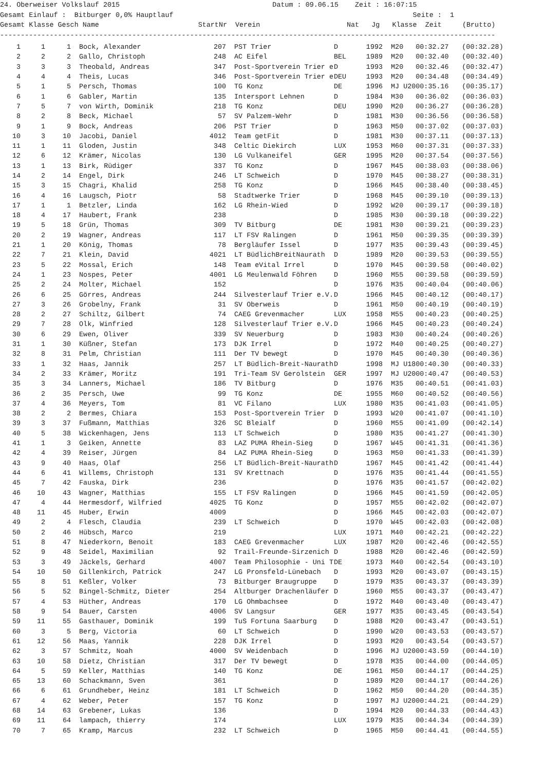24. Oberweiser Volkslauf 2015 Datum : 09.06.15 Zeit : 16:07:15 Gesamt Einlauf : Bitburger 0,0% Hauptlauf Seite : 1 Gesamt Klasse Gesch Name StartNr Verein Nat Jg Klasse Zeit (Brutto) ------------------------------------------------------------------------------------------------------------------------
| 1 | 1 | 1 | Bock, Alexander | 207 | PST Trier | D | 1992 | M20 | 00:32.27 | (00:32.28) |
| 2 | 2 | 2 | Gallo, Christoph | 248 | AC Eifel | BEL | 1989 | M20 | 00:32.40 | (00:32.40) |
| 3 | 3 | 3 | Theobald, Andreas | 347 | Post-Sportverein Trier e | D | 1993 | M20 | 00:32.46 | (00:32.47) |
| 4 | 4 | 4 | Theis, Lucas | 346 | Post-Sportverein Trier e | DEU | 1993 | M20 | 00:34.48 | (00:34.49) |
| 5 | 1 | 5 | Persch, Thomas | 100 | TG Konz | DE | 1996 | MJ U20 | 00:35.16 | (00:35.17) |
| 6 | 1 | 6 | Gabler, Martin | 135 | Intersport Lehnen | D | 1984 | M30 | 00:36.02 | (00:36.03) |
| 7 | 5 | 7 | von Wirth, Dominik | 218 | TG Konz | DEU | 1990 | M20 | 00:36.27 | (00:36.28) |
| 8 | 2 | 8 | Beck, Michael | 57 | SV Palzem-Wehr | D | 1981 | M30 | 00:36.56 | (00:36.58) |
| 9 | 1 | 9 | Bock, Andreas | 206 | PST Trier | D | 1963 | M50 | 00:37.02 | (00:37.03) |
| 10 | 3 | 10 | Jacobi, Daniel | 4012 | Team getFit | D | 1981 | M30 | 00:37.11 | (00:37.13) |
| 11 | 1 | 11 | Gloden, Justin | 348 | Celtic Diekirch | LUX | 1953 | M60 | 00:37.31 | (00:37.33) |
| 12 | 6 | 12 | Krämer, Nicolas | 130 | LG Vulkaneifel | GER | 1995 | M20 | 00:37.54 | (00:37.56) |
| 13 | 1 | 13 | Birk, Rüdiger | 337 | TG Konz | D | 1967 | M45 | 00:38.03 | (00:38.06) |
| 14 | 2 | 14 | Engel, Dirk | 246 | LT Schweich | D | 1970 | M45 | 00:38.27 | (00:38.31) |
| 15 | 3 | 15 | Chagri, Khalid | 258 | TG Konz | D | 1966 | M45 | 00:38.40 | (00:38.45) |
| 16 | 4 | 16 | Laugsch, Piotr | 58 | Stadtwerke Trier | D | 1968 | M45 | 00:39.10 | (00:39.13) |
| 17 | 1 | 1 | Betzler, Linda | 162 | LG Rhein-Wied | D | 1992 | W20 | 00:39.17 | (00:39.18) |
| 18 | 4 | 17 | Haubert, Frank | 238 | | D | 1985 | M30 | 00:39.18 | (00:39.22) |
| 19 | 5 | 18 | Grün, Thomas | 309 | TV Bitburg | DE | 1981 | M30 | 00:39.21 | (00:39.23) |
| 20 | 2 | 19 | Wagner, Andreas | 117 | LT FSV Ralingen | D | 1961 | M50 | 00:39.35 | (00:39.39) |
| 21 | 1 | 20 | König, Thomas | 78 | Bergläufer Issel | D | 1977 | M35 | 00:39.43 | (00:39.45) |
| 22 | 7 | 21 | Klein, David | 4021 | LT BüdlichBreitNaurath | D | 1989 | M20 | 00:39.53 | (00:39.55) |
| 23 | 5 | 22 | Mossal, Erich | 148 | Team eVital Irrel | D | 1970 | M45 | 00:39.58 | (00:40.02) |
| 24 | 1 | 23 | Nospes, Peter | 4001 | LG Meulenwald Föhren | D | 1960 | M55 | 00:39.58 | (00:39.59) |
| 25 | 2 | 24 | Molter, Michael | 152 | | D | 1976 | M35 | 00:40.04 | (00:40.06) |
| 26 | 6 | 25 | Görres, Andreas | 244 | Silvesterlauf Trier e.V. | D | 1966 | M45 | 00:40.12 | (00:40.17) |
| 27 | 3 | 26 | Grobelny, Frank | 31 | SV Oberweis | D | 1961 | M50 | 00:40.19 | (00:40.19) |
| 28 | 2 | 27 | Schiltz, Gilbert | 74 | CAEG Grevenmacher | LUX | 1958 | M55 | 00:40.23 | (00:40.25) |
| 29 | 7 | 28 | Olk, Winfried | 128 | Silvesterlauf Trier e.V. | D | 1966 | M45 | 00:40.23 | (00:40.24) |
| 30 | 6 | 29 | Ewen, Oliver | 339 | SV Neuerburg | D | 1983 | M30 | 00:40.24 | (00:40.26) |
| 31 | 1 | 30 | Küßner, Stefan | 173 | DJK Irrel | D | 1972 | M40 | 00:40.25 | (00:40.27) |
| 32 | 8 | 31 | Pelm, Christian | 111 | Der TV bewegt | D | 1970 | M45 | 00:40.30 | (00:40.36) |
| 33 | 1 | 32 | Haas, Jannik | 257 | LT Büdlich-Breit-Naurath | D | 1998 | MJ U18 | 00:40.30 | (00:40.33) |
| 34 | 2 | 33 | Krämer, Moritz | 191 | Tri-Team SV Gerolstein | GER | 1997 | MJ U20 | 00:40.47 | (00:40.53) |
| 35 | 3 | 34 | Lanners, Michael | 186 | TV Bitburg | D | 1976 | M35 | 00:40.51 | (00:41.03) |
| 36 | 2 | 35 | Persch, Uwe | 99 | TG Konz | DE | 1955 | M60 | 00:40.52 | (00:40.56) |
| 37 | 4 | 36 | Meyers, Tom | 81 | VC Filano | LUX | 1980 | M35 | 00:41.03 | (00:41.05) |
| 38 | 2 | 2 | Bermes, Chiara | 153 | Post-Sportverein Trier | D | 1993 | W20 | 00:41.07 | (00:41.10) |
| 39 | 3 | 37 | Fußmann, Matthias | 326 | SC Bleialf | D | 1960 | M55 | 00:41.09 | (00:42.14) |
| 40 | 5 | 38 | Wickenhagen, Jens | 113 | LT Schweich | D | 1980 | M35 | 00:41.27 | (00:41.30) |
| 41 | 1 | 3 | Geiken, Annette | 83 | LAZ PUMA Rhein-Sieg | D | 1967 | W45 | 00:41.31 | (00:41.36) |
| 42 | 4 | 39 | Reiser, Jürgen | 84 | LAZ PUMA Rhein-Sieg | D | 1963 | M50 | 00:41.33 | (00:41.39) |
| 43 | 9 | 40 | Haas, Olaf | 256 | LT Büdlich-Breit-Naurath | D | 1967 | M45 | 00:41.42 | (00:41.44) |
| 44 | 6 | 41 | Willems, Christoph | 131 | SV Krettnach | D | 1976 | M35 | 00:41.44 | (00:41.55) |
| 45 | 7 | 42 | Fauska, Dirk | 236 | | D | 1976 | M35 | 00:41.57 | (00:42.02) |
| 46 | 10 | 43 | Wagner, Matthias | 155 | LT FSV Ralingen | D | 1966 | M45 | 00:41.59 | (00:42.05) |
| 47 | 4 | 44 | Hermesdorf, Wilfried | 4025 | TG Konz | D | 1957 | M55 | 00:42.02 | (00:42.07) |
| 48 | 11 | 45 | Huber, Erwin | 4009 | | D | 1966 | M45 | 00:42.03 | (00:42.07) |
| 49 | 2 | 4 | Flesch, Claudia | 239 | LT Schweich | D | 1970 | W45 | 00:42.03 | (00:42.08) |
| 50 | 2 | 46 | Hübsch, Marco | 219 | | LUX | 1971 | M40 | 00:42.21 | (00:42.22) |
| 51 | 8 | 47 | Niederkorn, Benoit | 183 | CAEG Grevenmacher | LUX | 1987 | M20 | 00:42.46 | (00:42.55) |
| 52 | 9 | 48 | Seidel, Maximilian | 92 | Trail-Freunde-Sirzenich | D | 1988 | M20 | 00:42.46 | (00:42.59) |
| 53 | 3 | 49 | Jäckels, Gerhard | 4007 | Team Philosophie - Uni T | DE | 1973 | M40 | 00:42.54 | (00:43.10) |
| 54 | 10 | 50 | Gillenkirch, Patrick | 247 | LG Pronsfeld-Lünebach | D | 1993 | M20 | 00:43.07 | (00:43.15) |
| 55 | 8 | 51 | Keßler, Volker | 73 | Bitburger Braugruppe | D | 1979 | M35 | 00:43.37 | (00:43.39) |
| 56 | 5 | 52 | Bingel-Schmitz, Dieter | 254 | Altburger Drachenläufer | D | 1960 | M55 | 00:43.37 | (00:43.47) |
| 57 | 4 | 53 | Hüther, Andreas | 170 | LG Ohmbachsee | D | 1972 | M40 | 00:43.40 | (00:43.47) |
| 58 | 9 | 54 | Bauer, Carsten | 4006 | SV Langsur | GER | 1977 | M35 | 00:43.45 | (00:43.54) |
| 59 | 11 | 55 | Gasthauer, Dominik | 199 | TuS Fortuna Saarburg | D | 1988 | M20 | 00:43.47 | (00:43.51) |
| 60 | 3 | 5 | Berg, Victoria | 60 | LT Schweich | D | 1990 | W20 | 00:43.53 | (00:43.57) |
| 61 | 12 | 56 | Maas, Yannik | 228 | DJK Irrel | D | 1993 | M20 | 00:43.54 | (00:43.57) |
| 62 | 3 | 57 | Schmitz, Noah | 4000 | SV Weidenbach | D | 1996 | MJ U20 | 00:43.59 | (00:44.10) |
| 63 | 10 | 58 | Dietz, Christian | 317 | Der TV bewegt | D | 1978 | M35 | 00:44.00 | (00:44.05) |
| 64 | 5 | 59 | Keller, Matthias | 140 | TG Konz | DE | 1961 | M50 | 00:44.17 | (00:44.25) |
| 65 | 13 | 60 | Schackmann, Sven | 361 | | D | 1989 | M20 | 00:44.17 | (00:44.26) |
| 66 | 6 | 61 | Grundheber, Heinz | 181 | LT Schweich | D | 1962 | M50 | 00:44.20 | (00:44.35) |
| 67 | 4 | 62 | Weber, Peter | 157 | TG Konz | D | 1997 | MJ U20 | 00:44.21 | (00:44.29) |
| 68 | 14 | 63 | Grebener, Lukas | 136 | | D | 1994 | M20 | 00:44.33 | (00:44.43) |
| 69 | 11 | 64 | lampach, thierry | 174 | | LUX | 1979 | M35 | 00:44.34 | (00:44.39) |
| 70 | 7 | 65 | Kramp, Marcus | 232 | LT Schweich | D | 1965 | M50 | 00:44.41 | (00:44.55) |